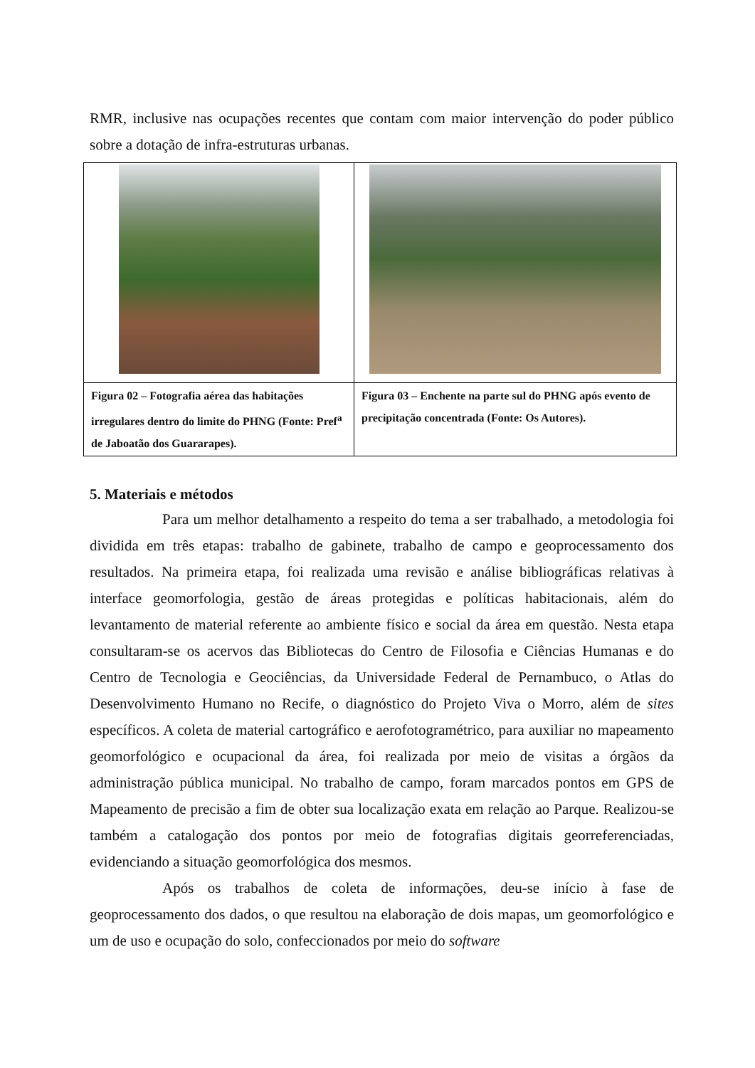RMR, inclusive nas ocupações recentes que contam com maior intervenção do poder público sobre a dotação de infra-estruturas urbanas.
| Figura 02 – Fotografia aérea das habitações irregulares dentro do limite do PHNG (Fonte: Pref<sup>a</sup> de Jaboatão dos Guararapes). | Figura 03 – Enchente na parte sul do PHNG após evento de precipitação concentrada (Fonte: Os Autores). |
5. Materiais e métodos
Para um melhor detalhamento a respeito do tema a ser trabalhado, a metodologia foi dividida em três etapas: trabalho de gabinete, trabalho de campo e geoprocessamento dos resultados. Na primeira etapa, foi realizada uma revisão e análise bibliográficas relativas à interface geomorfologia, gestão de áreas protegidas e políticas habitacionais, além do levantamento de material referente ao ambiente físico e social da área em questão. Nesta etapa consultaram-se os acervos das Bibliotecas do Centro de Filosofia e Ciências Humanas e do Centro de Tecnologia e Geociências, da Universidade Federal de Pernambuco, o Atlas do Desenvolvimento Humano no Recife, o diagnóstico do Projeto Viva o Morro, além de sites específicos. A coleta de material cartográfico e aerofotogramétrico, para auxiliar no mapeamento geomorfológico e ocupacional da área, foi realizada por meio de visitas a órgãos da administração pública municipal. No trabalho de campo, foram marcados pontos em GPS de Mapeamento de precisão a fim de obter sua localização exata em relação ao Parque. Realizou-se também a catalogação dos pontos por meio de fotografias digitais georreferenciadas, evidenciando a situação geomorfológica dos mesmos.
Após os trabalhos de coleta de informações, deu-se início à fase de geoprocessamento dos dados, o que resultou na elaboração de dois mapas, um geomorfológico e um de uso e ocupação do solo, confeccionados por meio do software